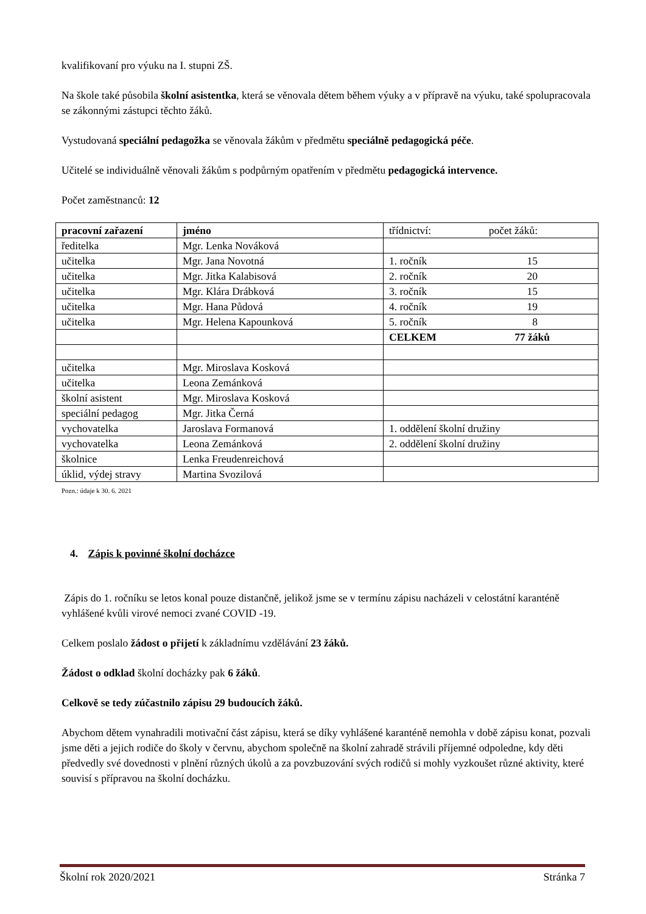kvalifikovaní pro výuku na I. stupni ZŠ.
Na škole také působila školní asistentka, která se věnovala dětem během výuky a v přípravě na výuku, také spolupracovala se zákonnými zástupci těchto žáků.
Vystudovaná speciální pedagožka se věnovala žákům v předmětu speciálně pedagogická péče.
Učitelé se individuálně věnovali žákům s podpůrným opatřením v předmětu pedagogická intervence.
Počet zaměstnanců: 12
| pracovní zařazení | jméno | třídnictví: počet žáků: |
| ředitelka | Mgr. Lenka Nováková | |
| učitelka | Mgr. Jana Novotná | 1. ročník 15 |
| učitelka | Mgr. Jitka Kalabisová | 2. ročník 20 |
| učitelka | Mgr. Klára Drábková | 3. ročník 15 |
| učitelka | Mgr. Hana Půdová | 4. ročník 19 |
| učitelka | Mgr. Helena Kapounková | 5. ročník 8 |
| | | CELKEM 77 žáků |
| učitelka | Mgr. Miroslava Kosková | |
| učitelka | Leona Zemánková | |
| školní asistent | Mgr. Miroslava Kosková | |
| speciální pedagog | Mgr. Jitka Černá | |
| vychovatelka | Jaroslava Formanová | 1. oddělení školní družiny |
| vychovatelka | Leona Zemánková | 2. oddělení školní družiny |
| školnice | Lenka Freudenreichová | |
| úklid, výdej stravy | Martina Svozilová | |
Pozn.: údaje k 30. 6. 2021
4. Zápis k povinné školní docházce
Zápis do 1. ročníku se letos konal pouze distančně, jelikož jsme se v termínu zápisu nacházeli v celostátní karanténě vyhlášené kvůli virové nemoci zvané COVID -19.
Celkem poslalo žádost o přijetí k základnímu vzdělávání 23 žáků.
Žádost o odklad školní docházky pak 6 žáků.
Celkově se tedy zúčastnilo zápisu 29 budoucích žáků.
Abychom dětem vynahradili motivační část zápisu, která se díky vyhlášené karanténě nemohla v době zápisu konat, pozvali jsme děti a jejich rodiče do školy v červnu, abychom společně na školní zahradě strávili příjemné odpoledne, kdy děti předvedly své dovednosti v plnění různých úkolů a za povzbuzování svých rodičů si mohly vyzkoušet různé aktivity, které souvisí s přípravou na školní docházku.
Školní rok 2020/2021 Stránka 7